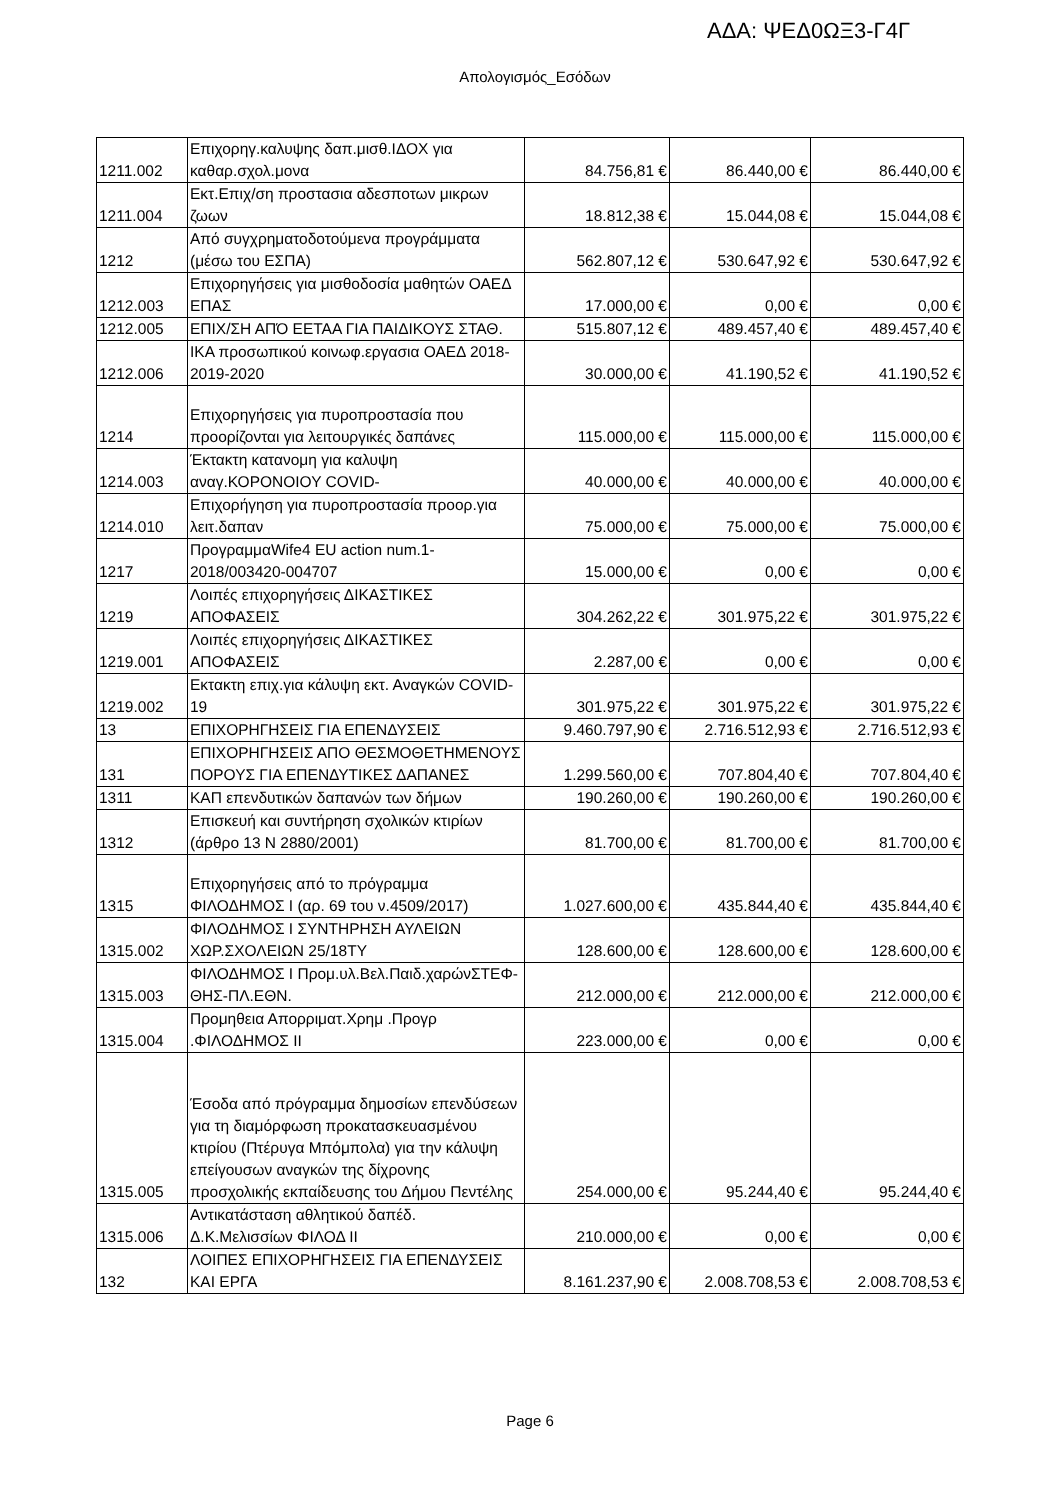ΑΔΑ: ΨΕΔ0ΩΞ3-Γ4Γ
Απολογισμός_Εσόδων
| 1211.002 | Επιχορηγ.καλυψης δαπ.μισθ.ΙΔΟΧ για καθαρ.σχολ.μονα | 84.756,81 € | 86.440,00 € | 86.440,00 € |
| 1211.004 | Εκτ.Επιχ/ση προστασια αδεσποτων μικρων ζωων | 18.812,38 € | 15.044,08 € | 15.044,08 € |
| 1212 | Από συγχρηματοδοτούμενα προγράμματα (μέσω του ΕΣΠΑ) | 562.807,12 € | 530.647,92 € | 530.647,92 € |
| 1212.003 | Επιχορηγήσεις για μισθοδοσία μαθητών ΟΑΕΔ ΕΠΑΣ | 17.000,00 € | 0,00 € | 0,00 € |
| 1212.005 | ΕΠΙΧ/ΣΗ ΑΠΌ ΕΕΤΑΑ ΓΙΑ ΠΑΙΔΙΚΟΥΣ ΣΤΑΘ. | 515.807,12 € | 489.457,40 € | 489.457,40 € |
| 1212.006 | ΙΚΑ προσωπικού κοινωφ.εργασια ΟΑΕΔ 2018-2019-2020 | 30.000,00 € | 41.190,52 € | 41.190,52 € |
| 1214 | Επιχορηγήσεις για πυροπροστασία που προορίζονται για λειτουργικές δαπάνες | 115.000,00 € | 115.000,00 € | 115.000,00 € |
| 1214.003 | Έκτακτη κατανομη για καλυψη αναγ.ΚΟΡΟΝΟΙΟΥ COVID- | 40.000,00 € | 40.000,00 € | 40.000,00 € |
| 1214.010 | Επιχορήγηση για πυροπροστασία προορ.για λειτ.δαπαν | 75.000,00 € | 75.000,00 € | 75.000,00 € |
| 1217 | ΠρογραμμαWife4 EU action num.1-2018/003420-004707 | 15.000,00 € | 0,00 € | 0,00 € |
| 1219 | Λοιπές επιχορηγήσεις ΔΙΚΑΣΤΙΚΕΣ ΑΠΟΦΑΣΕΙΣ | 304.262,22 € | 301.975,22 € | 301.975,22 € |
| 1219.001 | Λοιπές επιχορηγήσεις ΔΙΚΑΣΤΙΚΕΣ ΑΠΟΦΑΣΕΙΣ | 2.287,00 € | 0,00 € | 0,00 € |
| 1219.002 | Εκτακτη επιχ.για κάλυψη εκτ. Αναγκών COVID-19 | 301.975,22 € | 301.975,22 € | 301.975,22 € |
| 13 | ΕΠΙΧΟΡΗΓΗΣΕΙΣ ΓΙΑ ΕΠΕΝΔΥΣΕΙΣ | 9.460.797,90 € | 2.716.512,93 € | 2.716.512,93 € |
| 131 | ΕΠΙΧΟΡΗΓΗΣΕΙΣ ΑΠΟ ΘΕΣΜΟΘΕΤΗΜΕΝΟΥΣ ΠΟΡΟΥΣ ΓΙΑ ΕΠΕΝΔΥΤΙΚΕΣ ΔΑΠΑΝΕΣ | 1.299.560,00 € | 707.804,40 € | 707.804,40 € |
| 1311 | ΚΑΠ επενδυτικών δαπανών των δήμων | 190.260,00 € | 190.260,00 € | 190.260,00 € |
| 1312 | Επισκευή και συντήρηση σχολικών κτιρίων (άρθρο 13 Ν 2880/2001) | 81.700,00 € | 81.700,00 € | 81.700,00 € |
| 1315 | Επιχορηγήσεις από το πρόγραμμα ΦΙΛΟΔΗΜΟΣ Ι (αρ. 69 του ν.4509/2017) | 1.027.600,00 € | 435.844,40 € | 435.844,40 € |
| 1315.002 | ΦΙΛΟΔΗΜΟΣ Ι ΣΥΝΤΗΡΗΣΗ ΑΥΛΕΙΩΝ ΧΩΡ.ΣΧΟΛΕΙΩΝ 25/18ΤΥ | 128.600,00 € | 128.600,00 € | 128.600,00 € |
| 1315.003 | ΦΙΛΟΔΗΜΟΣ Ι Προμ.υλ.Βελ.Παιδ.χαρώνΣΤΕΦ-ΘΗΣ-ΠΛ.ΕΘΝ. | 212.000,00 € | 212.000,00 € | 212.000,00 € |
| 1315.004 | Προμηθεια Απορριματ.Χρημ .Προγρ .ΦΙΛΟΔΗΜΟΣ ΙΙ | 223.000,00 € | 0,00 € | 0,00 € |
| 1315.005 | Έσοδα από πρόγραμμα δημοσίων επενδύσεων για τη διαμόρφωση προκατασκευασμένου κτιρίου (Πτέρυγα Μπόμπολα) για την κάλυψη επείγουσων αναγκών της δίχρονης προσχολικής εκπαίδευσης του Δήμου Πεντέλης | 254.000,00 € | 95.244,40 € | 95.244,40 € |
| 1315.006 | Αντικατάσταση αθλητικού δαπέδ. Δ.Κ.Μελισσίων ΦΙΛΟΔ ΙΙ | 210.000,00 € | 0,00 € | 0,00 € |
| 132 | ΛΟΙΠΕΣ ΕΠΙΧΟΡΗΓΗΣΕΙΣ ΓΙΑ ΕΠΕΝΔΥΣΕΙΣ ΚΑΙ ΕΡΓΑ | 8.161.237,90 € | 2.008.708,53 € | 2.008.708,53 € |
Page 6